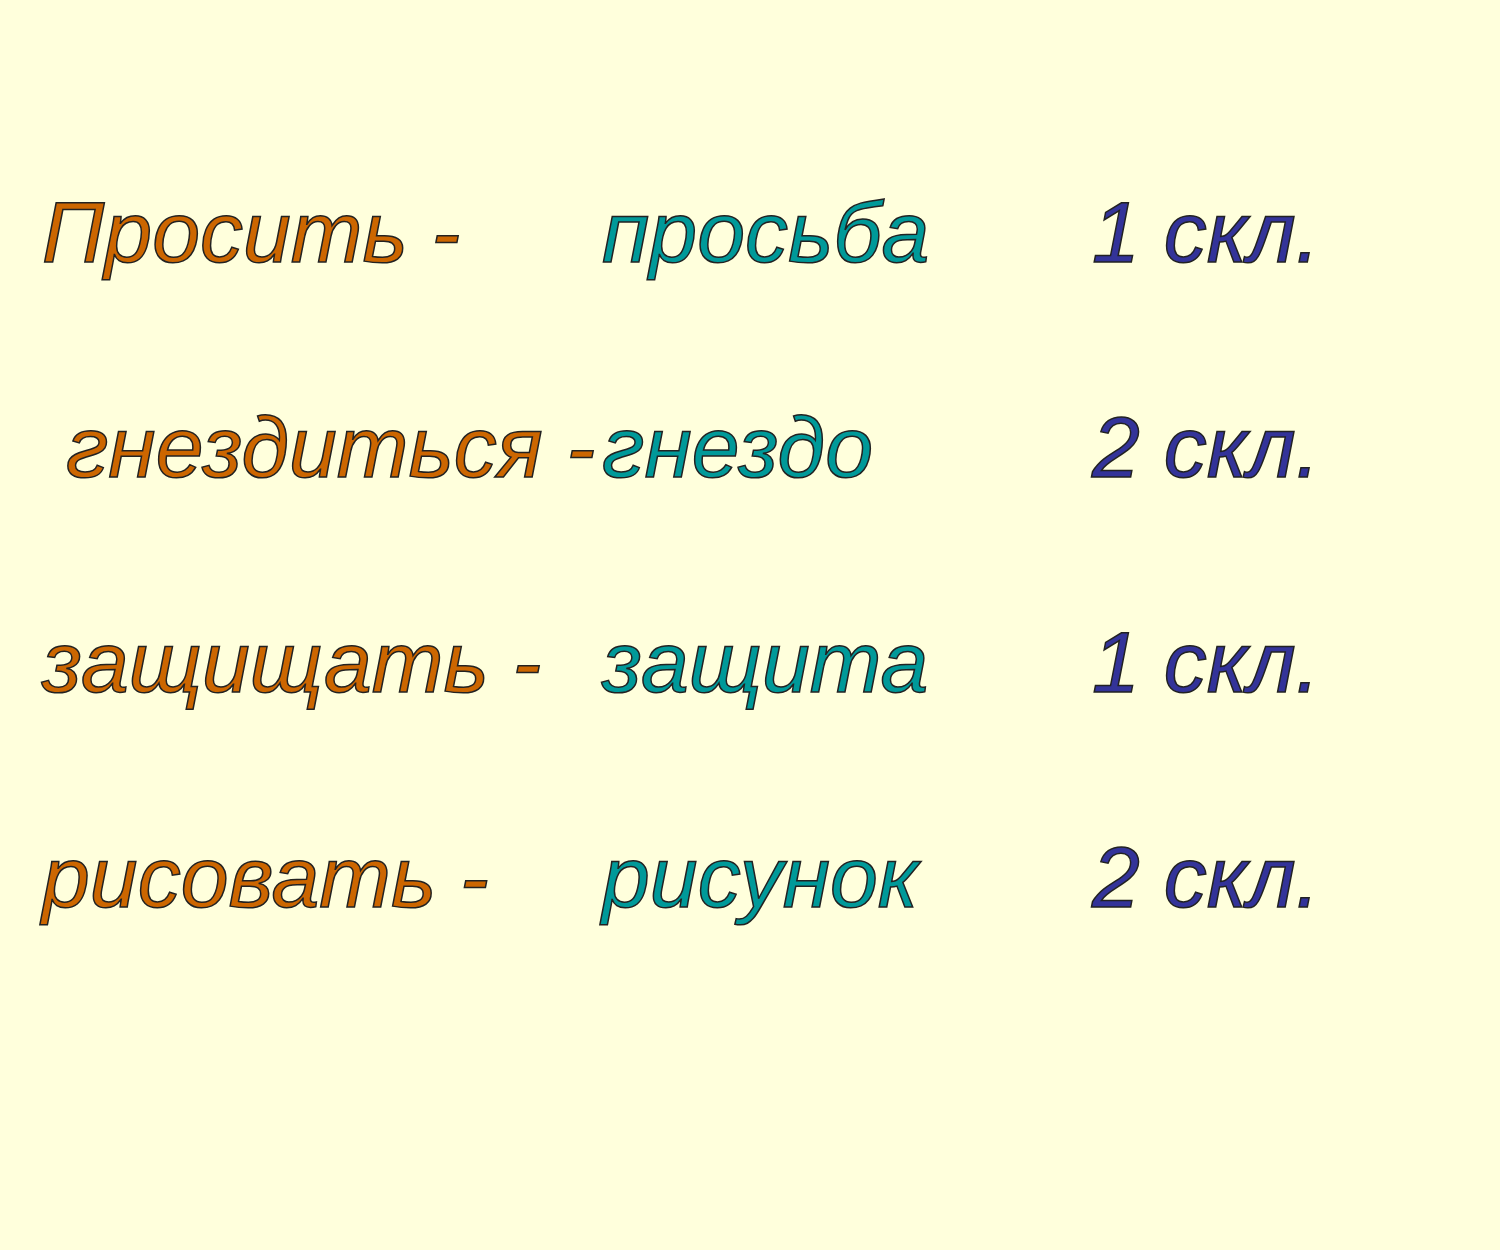Просить - просьба 1 скл.
гнездиться -
гнездо 2 скл.
защищать - защита 1 скл.
рисовать - рисунок 2 скл.